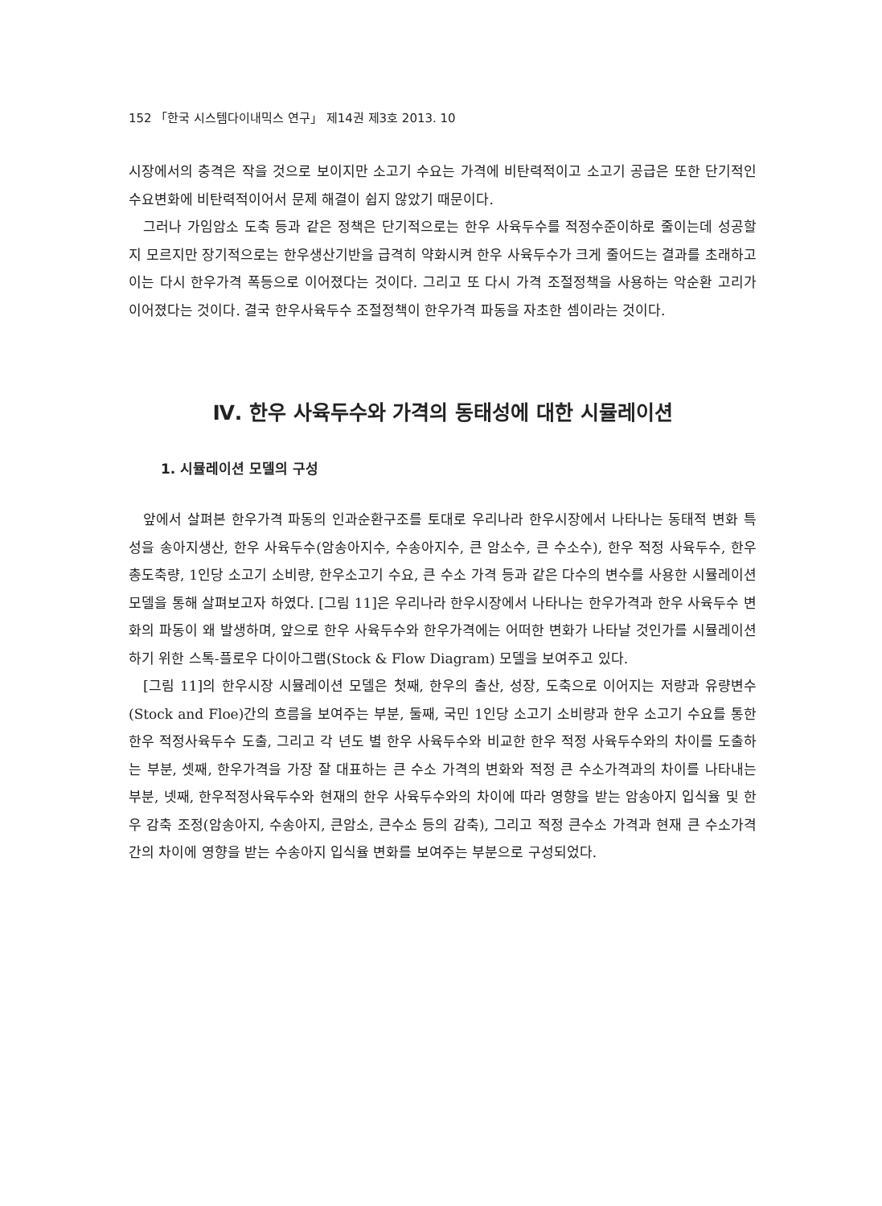152 「한국 시스템다이내믹스 연구」 제14권 제3호 2013. 10
시장에서의 충격은 작을 것으로 보이지만 소고기 수요는 가격에 비탄력적이고 소고기 공급은 또한 단기적인 수요변화에 비탄력적이어서 문제 해결이 쉽지 않았기 때문이다.
그러나 가임암소 도축 등과 같은 정책은 단기적으로는 한우 사육두수를 적정수준이하로 줄이는데 성공할지 모르지만 장기적으로는 한우생산기반을 급격히 약화시켜 한우 사육두수가 크게 줄어드는 결과를 초래하고 이는 다시 한우가격 폭등으로 이어졌다는 것이다. 그리고 또 다시 가격 조절정책을 사용하는 악순환 고리가 이어졌다는 것이다. 결국 한우사육두수 조절정책이 한우가격 파동을 자초한 셈이라는 것이다.
Ⅳ. 한우 사육두수와 가격의 동태성에 대한 시뮬레이션
1. 시뮬레이션 모델의 구성
앞에서 살펴본 한우가격 파동의 인과순환구조를 토대로 우리나라 한우시장에서 나타나는 동태적 변화 특성을 송아지생산, 한우 사육두수(암송아지수, 수송아지수, 큰 암소수, 큰 수소수), 한우 적정 사육두수, 한우 총도축량, 1인당 소고기 소비량, 한우소고기 수요, 큰 수소 가격 등과 같은 다수의 변수를 사용한 시뮬레이션 모델을 통해 살펴보고자 하였다. [그림 11]은 우리나라 한우시장에서 나타나는 한우가격과 한우 사육두수 변화의 파동이 왜 발생하며, 앞으로 한우 사육두수와 한우가격에는 어떠한 변화가 나타날 것인가를 시뮬레이션하기 위한 스톡-플로우 다이아그램(Stock & Flow Diagram) 모델을 보여주고 있다.
[그림 11]의 한우시장 시뮬레이션 모델은 첫째, 한우의 출산, 성장, 도축으로 이어지는 저량과 유량변수(Stock and Floe)간의 흐름을 보여주는 부분, 둘째, 국민 1인당 소고기 소비량과 한우 소고기 수요를 통한 한우 적정사육두수 도출, 그리고 각 년도 별 한우 사육두수와 비교한 한우 적정 사육두수와의 차이를 도출하는 부분, 셋째, 한우가격을 가장 잘 대표하는 큰 수소 가격의 변화와 적정 큰 수소가격과의 차이를 나타내는 부분, 넷째, 한우적정사육두수와 현재의 한우 사육두수와의 차이에 따라 영향을 받는 암송아지 입식율 및 한우 감축 조정(암송아지, 수송아지, 큰암소, 큰수소 등의 감축), 그리고 적정 큰수소 가격과 현재 큰 수소가격 간의 차이에 영향을 받는 수송아지 입식율 변화를 보여주는 부분으로 구성되었다.